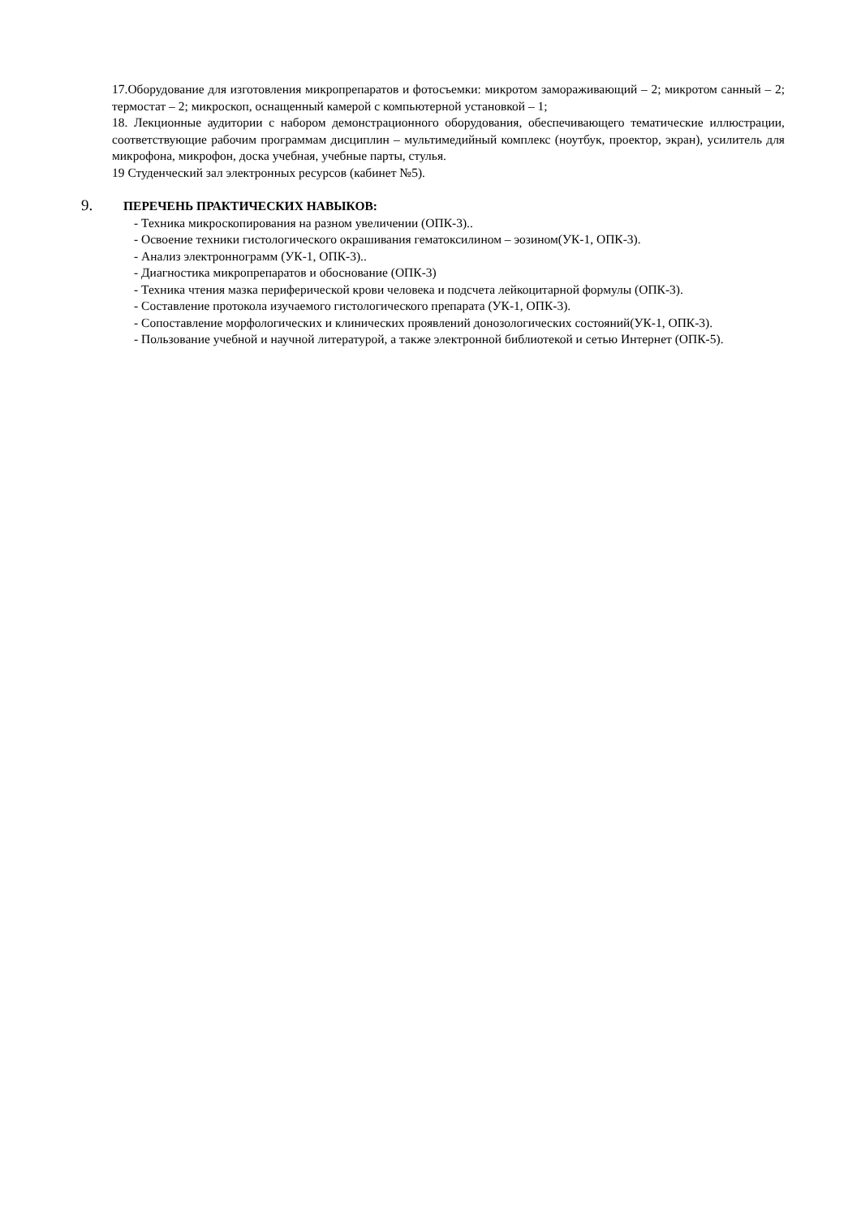17.Оборудование для изготовления микропрепаратов и фотосъемки: микротом замораживающий – 2; микротом санный – 2; термостат – 2; микроскоп, оснащенный камерой с компьютерной установкой – 1;
18. Лекционные аудитории с набором демонстрационного оборудования, обеспечивающего тематические иллюстрации, соответствующие рабочим программам дисциплин – мультимедийный комплекс (ноутбук, проектор, экран), усилитель для микрофона, микрофон, доска учебная, учебные парты, стулья.
19 Студенческий зал электронных ресурсов (кабинет №5).
9. ПЕРЕЧЕНЬ ПРАКТИЧЕСКИХ НАВЫКОВ:
- Техника микроскопирования на разном увеличении (ОПК-3)..
- Освоение техники гистологического окрашивания гематоксилином – эозином(УК-1, ОПК-3).
- Анализ электронног­рамм (УК-1, ОПК-3)..
- Диагностика микропрепаратов и обоснование (ОПК-3)
- Техника чтения мазка периферической крови человека и подсчета лейкоцитарной формулы (ОПК-3).
- Составление протокола изучаемого гистологического препарата (УК-1, ОПК-3).
- Сопоставление морфологических и клинических проявлений донозологических состояний(УК-1, ОПК-3).
- Пользование учебной и научной литературой, а также электронной библиотекой и сетью Интернет (ОПК-5).